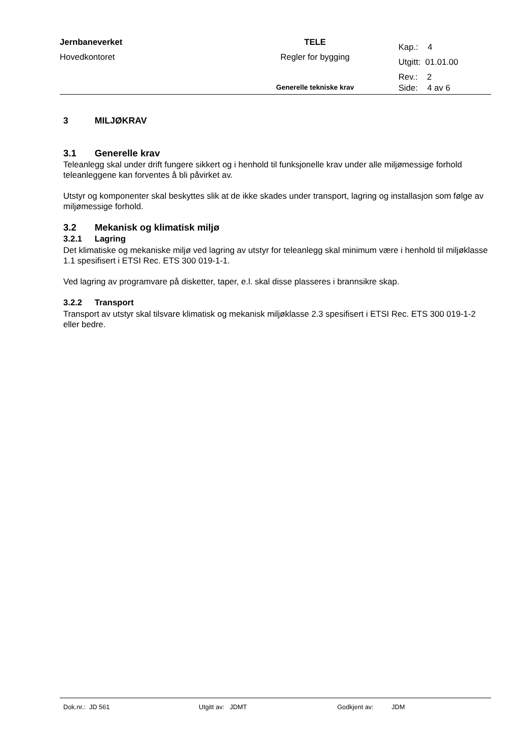| Jernbaneverket | TELE | Kap.: 4 |
| Hovedkontoret | Regler for bygging | Utgitt: 01.01.00 |
| | | Rev.: 2 |
| | Generelle tekniske krav | Side: 4 av 6 |
3 MILJØKRAV
3.1 Generelle krav
Teleanlegg skal under drift fungere sikkert og i henhold til funksjonelle krav under alle miljømessige forhold teleanleggene kan forventes å bli påvirket av.
Utstyr og komponenter skal beskyttes slik at de ikke skades under transport, lagring og installasjon som følge av miljømessige forhold.
3.2 Mekanisk og klimatisk miljø
3.2.1 Lagring
Det klimatiske og mekaniske miljø ved lagring av utstyr for teleanlegg skal minimum være i henhold til miljøklasse 1.1 spesifisert i ETSI Rec. ETS 300 019-1-1.
Ved lagring av programvare på disketter, taper, e.l. skal disse plasseres i brannsikre skap.
3.2.2 Transport
Transport av utstyr skal tilsvare klimatisk og mekanisk miljøklasse 2.3 spesifisert i ETSI Rec. ETS 300 019-1-2 eller bedre.
Dok.nr.: JD 561 Utgitt av: JDMT Godkjent av: JDM